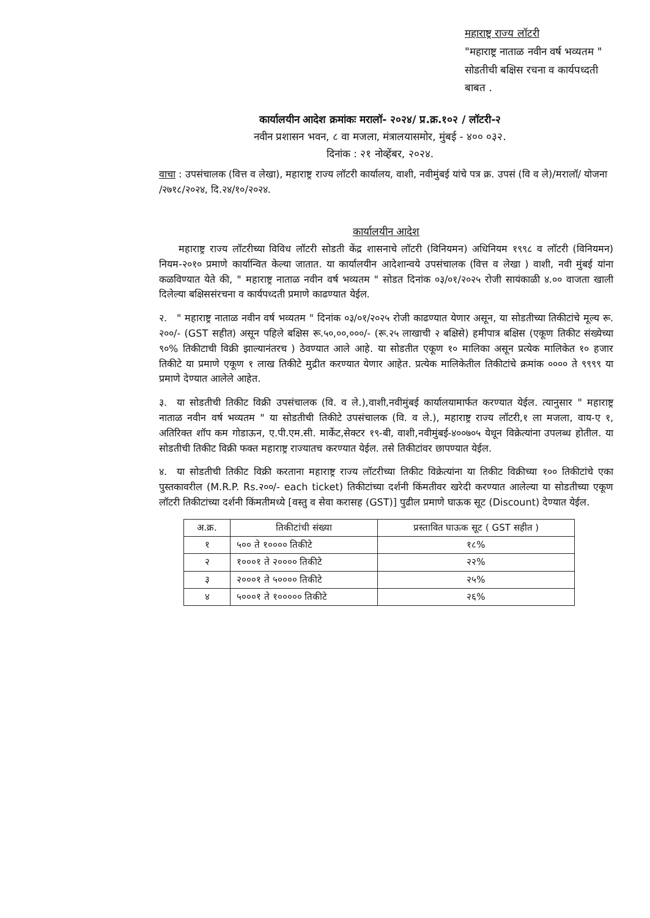महाराष्ट्र राज्य लॉटरी
"महाराष्ट्र नाताळ नवीन वर्ष भव्यतम " सोडतीची बक्षिस रचना व कार्यपध्दती बाबत .
कार्यालयीन आदेश क्रमांकः मरालॉ- २०२४/ प्र.क्र.१०२ / लॉटरी-२
नवीन प्रशासन भवन, ८ वा मजला, मंत्रालयासमोर, मुंबई - ४०० ०३२.
दिनांक : २१ नोव्हेंबर, २०२४.
वाचा : उपसंचालक (वित्त व लेखा), महाराष्ट्र राज्य लॉटरी कार्यालय, वाशी, नवीमुंबई यांचे पत्र क्र. उपसं (वि व ले)/मरालॉ/ योजना /२७१८/२०२४, दि.२४/१०/२०२४.
कार्यालयीन आदेश
  महाराष्ट्र राज्य लॉटरीच्या विविध लॉटरी सोडती केंद्र शासनाचे लॉटरी (विनियमन) अधिनियम १९९८ व लॉटरी (विनियमन) नियम-२०१० प्रमाणे कार्यान्वित केल्या जातात. या कार्यालयीन आदेशान्वये उपसंचालक (वित्त व लेखा ) वाशी, नवी मुंबई यांना कळविण्यात येते की, " महाराष्ट्र नाताळ नवीन वर्ष भव्यतम " सोडत दिनांक ०३/०१/२०२५ रोजी सायंकाळी ४.०० वाजता खाली दिलेल्या बक्षिससंरचना व कार्यपध्दती प्रमाणे काढण्यात येईल.
२. " महाराष्ट्र नाताळ नवीन वर्ष भव्यतम " दिनांक ०३/०१/२०२५ रोजी काढण्यात येणार असून, या सोडतीच्या तिकीटांचे मूल्य रू. २००/- (GST सहीत) असून पहिले बक्षिस रू.५०,००,०००/- (रू.२५ लाखाची २ बक्षिसे) हमीपात्र बक्षिस (एकूण तिकीट संख्येच्या ९०% तिकीटाची विक्री झाल्यानंतरच ) ठेवण्यात आले आहे. या सोडतीत एकूण १० मालिका असून प्रत्येक मालिकेत १० हजार तिकीटे या प्रमाणे एकूण १ लाख तिकीटे मुद्रीत करण्यात येणार आहेत. प्रत्येक मालिकेतील तिकीटांचे क्रमांक ०००० ते ९९९९ या प्रमाणे देण्यात आलेले आहेत.
३. या सोडतीची तिकीट विक्री उपसंचालक (वि. व ले.),वाशी,नवीमुंबई कार्यालयामार्फत करण्यात येईल. त्यानुसार " महाराष्ट्र नाताळ नवीन वर्ष भव्यतम " या सोडतीची तिकीटे उपसंचालक (वि. व ले.), महाराष्ट्र राज्य लॉटरी,१ ला मजला, वाय-ए १, अतिरिक्त शॉप कम गोडाऊन, ए.पी.एम.सी. मार्केट,सेक्टर १९-बी, वाशी,नवीमुंबई-४००७०५ येथून विक्रेत्यांना उपलब्ध होतील. या सोडतीची तिकीट विक्री फक्त महाराष्ट्र राज्यातच करण्यात येईल. तसे तिकीटांवर छापण्यात येईल.
४. या सोडतीची तिकीट विक्री करताना महाराष्ट्र राज्य लॉटरीच्या तिकीट विक्रेत्यांना या तिकीट विक्रीच्या १०० तिकीटांचे एका पुस्तकावरील (M.R.P. Rs.२००/- each ticket) तिकीटांच्या दर्शनी किंमतीवर खरेदी करण्यात आलेल्या या सोडतीच्या एकूण लॉटरी तिकीटांच्या दर्शनी किंमतीमध्ये [वस्तु व सेवा करासह (GST)] पुढील प्रमाणे घाऊक सूट (Discount) देण्यात येईल.
| अ.क्र. | तिकीटांची संख्या | प्रस्तावित घाऊक सूट ( GST सहीत ) |
| --- | --- | --- |
| १ | ५०० ते १०००० तिकीटे | १८% |
| २ | १०००१ ते २०००० तिकीटे | २२% |
| ३ | २०००१ ते ५०००० तिकीटे | २५% |
| ४ | ५०००१ ते १००००० तिकीटे | २६% |